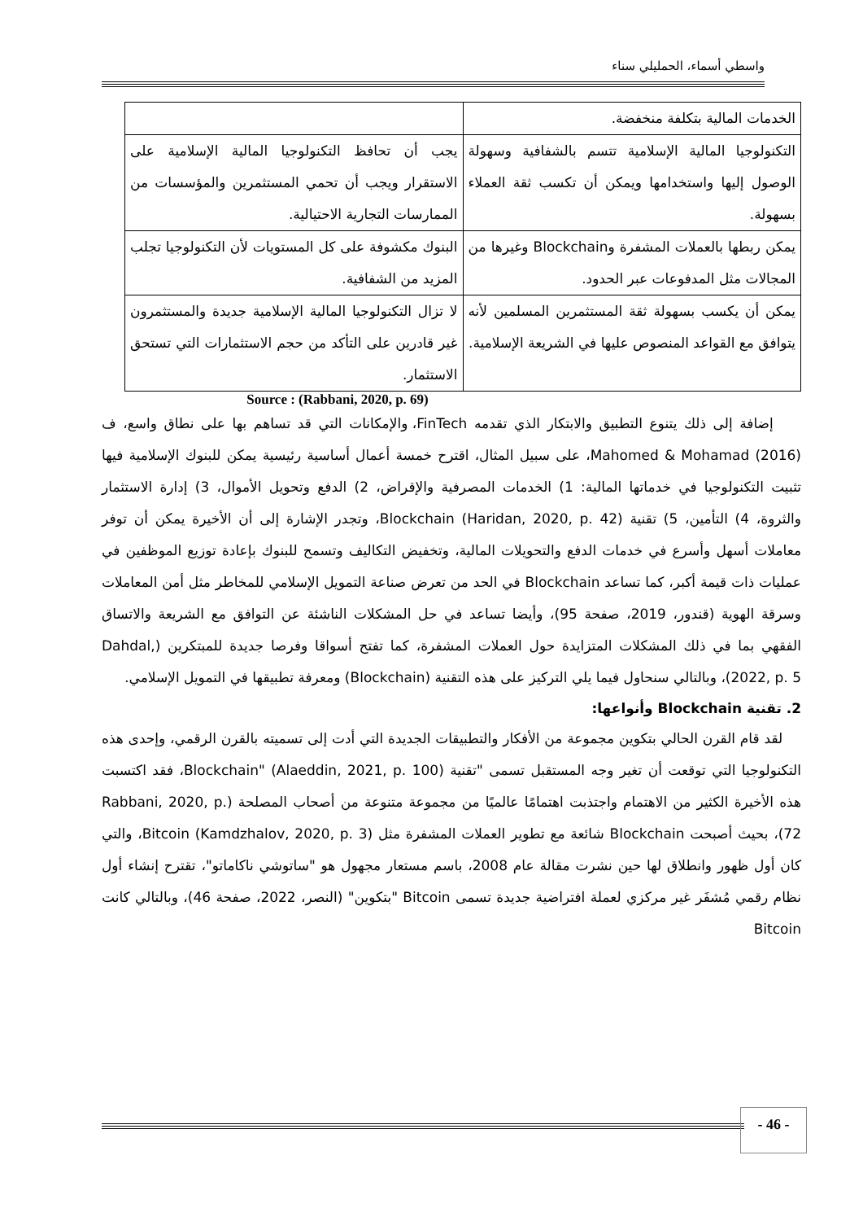واسطي أسماء، الحمليلي سناء
| الخدمات المالية بتكلفة منخفضة. | |
| التكنولوجيا المالية الإسلامية تتسم بالشفافية وسهولة الوصول إليها واستخدامها ويمكن أن تكسب ثقة العملاء بسهولة. | يجب أن تحافظ التكنولوجيا المالية الإسلامية على الاستقرار ويجب أن تحمي المستثمرين والمؤسسات من الممارسات التجارية الاحتيالية. |
| يمكن ربطها بالعملات المشفرة وBlockchain وغيرها من المجالات مثل المدفوعات عبر الحدود. | البنوك مكشوفة على كل المستويات لأن التكنولوجيا تجلب المزيد من الشفافية. |
| يمكن أن يكسب بسهولة ثقة المستثمرين المسلمين لأنه يتوافق مع القواعد المنصوص عليها في الشريعة الإسلامية. | لا تزال التكنولوجيا المالية الإسلامية جديدة والمستثمرون غير قادرين على التأكد من حجم الاستثمارات التي تستحق الاستثمار. |
Source : (Rabbani, 2020, p. 69)
إضافة إلى ذلك يتنوع التطبيق والابتكار الذي تقدمه FinTech، والإمكانات التي قد تساهم بها على نطاق واسع، ف Mahomed & Mohamad (2016)، على سبيل المثال، اقترح خمسة أعمال أساسية رئيسية يمكن للبنوك الإسلامية فيها تثبيت التكنولوجيا في خدماتها المالية: 1) الخدمات المصرفية والإقراض، 2) الدفع وتحويل الأموال، 3) إدارة الاستثمار والثروة، 4) التأمين، 5) تقنية Blockchain (Haridan, 2020, p. 42)، وتجدر الإشارة إلى أن الأخيرة يمكن أن توفر معاملات أسهل وأسرع في خدمات الدفع والتحويلات المالية، وتخفيض التكاليف وتسمح للبنوك بإعادة توزيع الموظفين في عمليات ذات قيمة أكبر، كما تساعد Blockchain في الحد من تعرض صناعة التمويل الإسلامي للمخاطر مثل أمن المعاملات وسرقة الهوية (قندور، 2019، صفحة 95)، وأيضا تساعد في حل المشكلات الناشئة عن التوافق مع الشريعة والاتساق الفقهي بما في ذلك المشكلات المتزايدة حول العملات المشفرة، كما تفتح أسواقا وفرصا جديدة للمبتكرين (Dahdal, 2022, p. 5)، وبالتالي سنحاول فيما يلي التركيز على هذه التقنية (Blockchain) ومعرفة تطبيقها في التمويل الإسلامي.
2. تقنية Blockchain وأنواعها:
لقد قام القرن الحالي بتكوين مجموعة من الأفكار والتطبيقات الجديدة التي أدت إلى تسميته بالقرن الرقمي، وإحدى هذه التكنولوجيا التي توقعت أن تغير وجه المستقبل تسمى "تقنية Blockchain" (Alaeddin, 2021, p. 100)، فقد اكتسبت هذه الأخيرة الكثير من الاهتمام واجتذبت اهتمامًا عالميًا من مجموعة متنوعة من أصحاب المصلحة (Rabbani, 2020, p. 72)، بحيث أصبحت Blockchain شائعة مع تطوير العملات المشفرة مثل Bitcoin (Kamdzhalov, 2020, p. 3)، والتي كان أول ظهور وانطلاق لها حين نشرت مقالة عام 2008، باسم مستعار مجهول هو "ساتوشي ناكاماتو"، تقترح إنشاء أول نظام رقمي مُشفَر غير مركزي لعملة افتراضية جديدة تسمى Bitcoin "بتكوين" (النصر، 2022، صفحة 46)، وبالتالي كانت Bitcoin
- 46 -